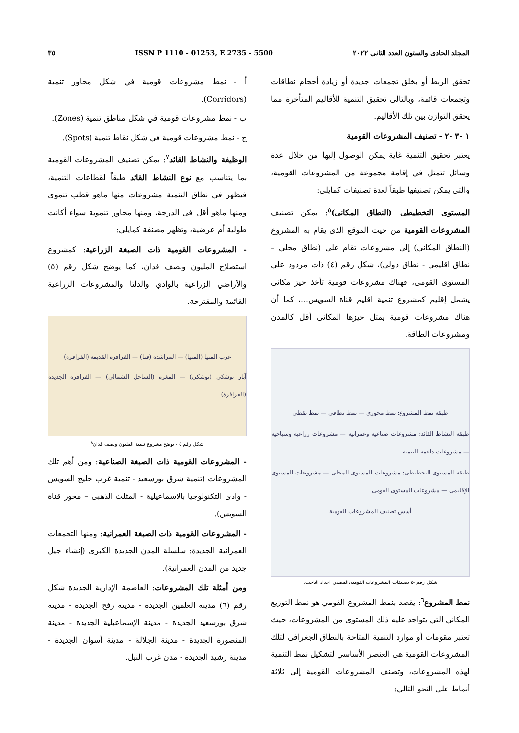المجلد الحادى والستون العدد الثانى ٢٠٢٢ ISSN P 1110 - 01253, E 2735 - 5500 ٣٥
تحقق الربط أو بخلق تجمعات جديدة أو زيادة أحجام نطاقات وتجمعات قائمة، وبالتالى تحقيق التنمية للأقاليم المتأخرة مما يحقق التوازن بين تلك الأقاليم.
١ -٣ -٢ - تصنيف المشروعات القومية
يعتبر تحقيق التنمية غاية يمكن الوصول إليها من خلال عدة وسائل تتمثل في إقامة مجموعة من المشروعات القومية، والتى يمكن تصنيفها طبقاً لعدة تصنيفات كمايلى:
المستوى التخطيطى (النطاق المكانى)<sup>٥</sup>: يمكن تصنيف المشروعات القومية من حيث الموقع الذى يقام به المشروع (النطاق المكانى) إلى مشروعات تقام على (نطاق محلى – نطاق اقليمي - نطاق دولى)، شكل رقم (٤) ذات مردود على المستوى القومى، فهناك مشروعات قومية تأخذ حيز مكانى يشمل إقليم كمشروع تنمية اقليم قناة السويس...، كما أن هناك مشروعات قومية يمثل حيزها المكانى أقل كالمدن ومشروعات الطاقة.
طبقة نمط المشروع: نمط محورى — نمط نطاقى — نمط نقطى
طبقة النشاط القائد: مشروعات صناعية وعمرانية — مشروعات زراعية وسياحية — مشروعات داعمة للتنمية
طبقة المستوى التخطيطى: مشروعات المستوى المحلى — مشروعات المستوى الإقليمى — مشروعات المستوى القومى
أسس تصنيف المشروعات القومية
شكل رقم -٤ تصنيفات المشروعات القومية،المصدر: اعداد الباحث.
نمط المشروع<sup>٦</sup>: يقصد بنمط المشروع القومي هو نمط التوزيع المكانى التي يتواجد عليه ذلك المستوى من المشروعات، حيث تعتبر مقومات أو موارد التنمية المتاحة بالنطاق الجغرافى لتلك المشروعات القومية هى العنصر الأساسي لتشكيل نمط التنمية لهذه المشروعات، وتصنف المشروعات القومية إلى ثلاثة أنماط على النحو التالي:
أ - نمط مشروعات قومية في شكل محاور تنمية (Corridors).
ب - نمط مشروعات قومية في شكل مناطق تنمية (Zones).
ج - نمط مشروعات قومية في شكل نقاط تنمية (Spots).
الوظيفة والنشاط القائد<sup>٧</sup>: يمكن تصنيف المشروعات القومية بما يتناسب مع نوع النشاط القائد طبقاً لقطاعات التنمية، فيظهر فى نطاق التنمية مشروعات منها ماهو قطب تنموى ومنها ماهو أقل فى الدرجة، ومنها محاور تنموية سواء أكانت طولية أم عرضية، وتظهر مصنفة كمايلى:
- المشروعات القومية ذات الصبغة الزراعية: كمشروع استصلاح المليون ونصف فدان، كما يوضح شكل رقم (٥) والأراضي الزراعية بالوادي والدلتا والمشروعات الزراعية القائمة والمقترحة.
غرب المنيا (المنيا) — المراشدة (قنا) — الفرافرة القديمة (الفرافرة)
آبار توشكى (توشكى) — المغرة (الساحل الشمالى) — الفرافرة الجديدة (الفرافرة)
شكل رقم ٥ - يوضح مشروع تنمية المليون ونصف فدان<sup>٨</sup>
- المشروعات القومية ذات الصبغة الصناعية: ومن أهم تلك المشروعات (تنمية شرق بورسعيد - تنمية غرب خليج السويس - وادى التكنولوجيا بالاسماعيلية - المثلث الذهبى – محور قناة السويس).
- المشروعات القومية ذات الصبغة العمرانية: ومنها التجمعات العمرانية الجديدة: سلسلة المدن الجديدة الكبرى (إنشاء جيل جديد من المدن العمرانية).
ومن أمثلة تلك المشروعات: العاصمة الإدارية الجديدة شكل رقم (٦) مدينة العلمين الجديدة - مدينة رفح الجديدة - مدينة شرق بورسعيد الجديدة - مدينة الإسماعيلية الجديدة - مدينة المنصورة الجديدة - مدينة الجلالة - مدينة أسوان الجديدة - مدينة رشيد الجديدة - مدن غرب النيل.